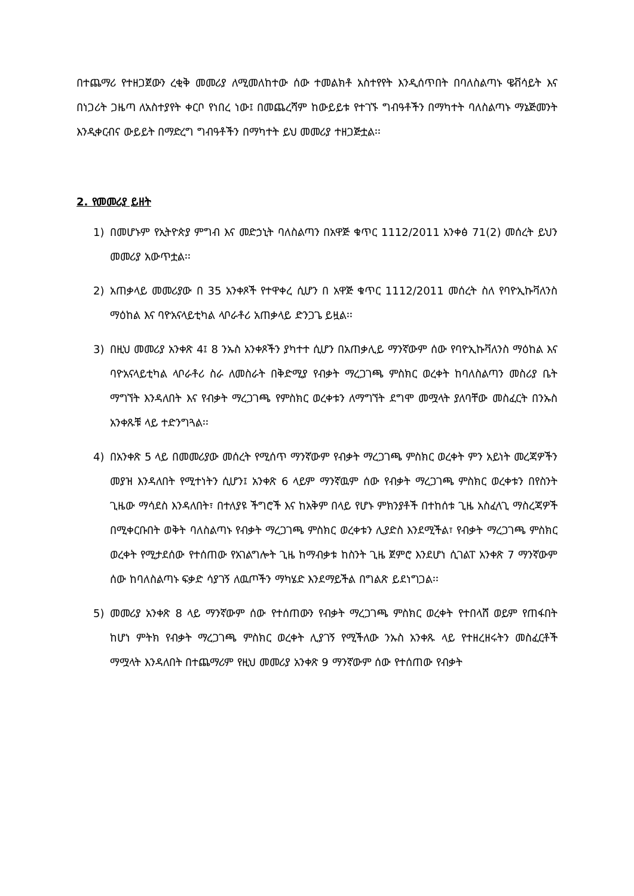በተጨማሪ የተዘጋጀውን ረቂቅ መመሪያ ለሚመለከተው ሰው ተመልክቶ አስተየየት እንዲሰጥበት በባለስልጣኑ ዌቭሳይት እና በነጋሪት ጋዜጣ ለአስተያየት ቀርቦ የነበረ ነው፤ በመጨረሻም ከውይይቱ የተገኙ ግብዓቶችን በማካተት ባለስልጣኑ ማኔጅመንት እንዲቀርብና ውይይት በማድረግ ግብዓቶችን በማካተት ይህ መመሪያ ተዘጋጅቷል፡፡
2. የመመሪያ ይዘት
1) በመሆኑም የኢትዮጵያ ምግብ እና መድኃኒት ባለስልጣን በአዋጅ ቁጥር 1112/2011 አንቀፅ 71(2) መሰረት ይህን መመሪያ አውጥቷል፡፡
2) አጠቃላይ መመሪያው በ 35 አንቀጾች የተዋቀረ ሲሆን በ አዋጅ ቁጥር 1112/2011 መሰረት ስለ የባዮኢኩቫለንስ ማዕከል እና ባዮአናላይቲካል ላቦራቶሪ አጠቃላይ ድንጋጌ ይዟል፡፡
3) በዚህ መመሪያ አንቀጽ 4፤ 8 ንኡስ አንቀጾችን ያካተተ ሲሆን በአጠቃሊይ ማንኛውም ሰው የባዮኢኩቫለንስ ማዕከል እና ባዮአናላይቲካል ላቦራቶሪ ስራ ለመስራት በቅድሚያ የብቃት ማረጋገጫ ምስክር ወረቀት ከባለስልጣን መስሪያ ቤት ማግኘት እንዳለበት እና የብቃት ማረጋገጫ የምስክር ወረቀቱን ለማግኘት ደግሞ መሟላት ያለባቸው መስፈርት በንኡስ አንቀጹቹ ላይ ተድንግጓል፡፡
4) በአንቀጽ 5 ላይ በመመሪያው መሰረት የሚሰጥ ማንኛውም የብቃት ማረጋገጫ ምስክር ወረቀት ምን አይነት መረጃዎችን መያዝ እንዳለበት የሚተነትን ሲሆን፤ አንቀጽ 6 ላይም ማንኛዉም ሰው የብቃት ማረጋገጫ ምስክር ወረቀቱን በየስንት ጊዜው ማሳደስ እንዳለበት፣ በተለያዩ ችግሮች እና ከአቅም በላይ የሆኑ ምክንያቶች በተከሰቱ ጊዜ አስፈላጊ ማስረጃዎች በሚቀርቡበት ወቅት ባለስልጣኑ የብቃት ማረጋገጫ ምስክር ወረቀቱን ሊያድስ እንደሚችል፣ የብቃት ማረጋገጫ ምስክር ወረቀት የሚታደሰው የተሰጠው የአገልግሎት ጊዜ ከማብቃቱ ከስንት ጊዜ ጀምሮ እንደሆነ ሲገልፐ አንቀጽ 7 ማንኛውም ሰው ከባለስልጣኑ ፍቃድ ሳያገኝ ለዉጦችን ማካሄድ እንደማይችል በግልጽ ይደነግጋል፡፡
5) መመሪያ አንቀጽ 8 ላይ ማንኛውም ሰው የተሰጠውን የብቃት ማረጋገጫ ምስክር ወረቀት የተበላሸ ወይም የጠፋበት ከሆነ ምትክ የብቃት ማረጋገጫ ምስክር ወረቀት ሊያገኝ የሚችለው ንኡስ አንቀጹ ላይ የተዘረዘሩትን መስፈርቶች ማሟላት እንዳለበት በተጨማሪም የዚህ መመሪያ አንቀጽ 9 ማንኛውም ሰው የተሰጠው የብቃት